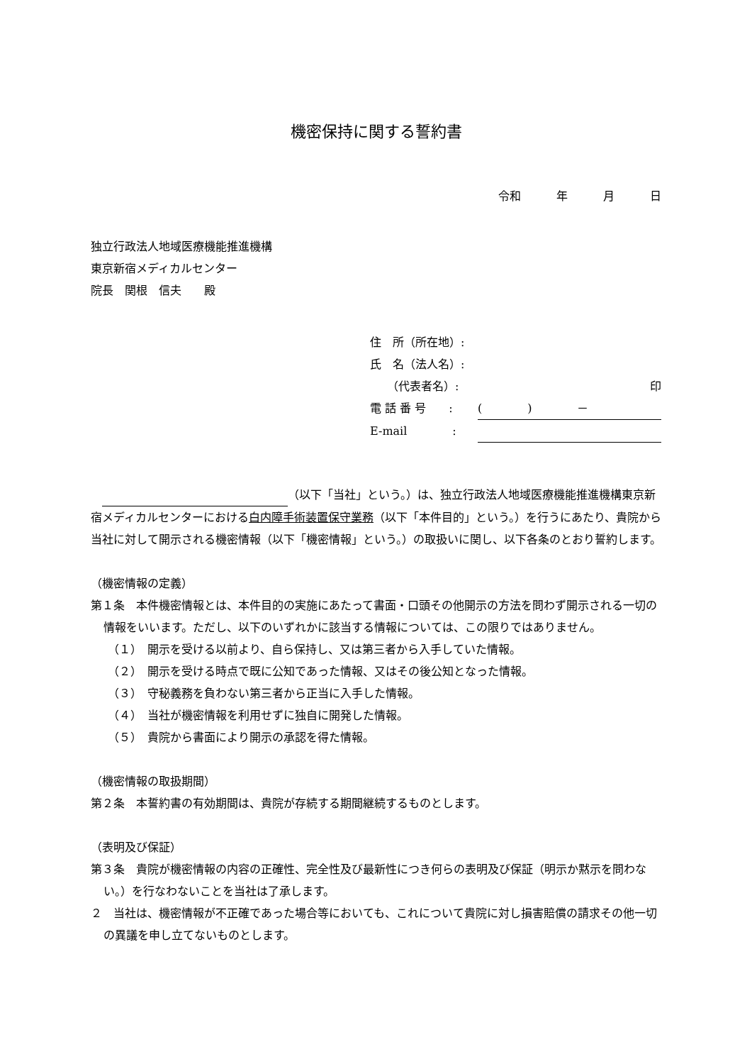機密保持に関する誓約書
令和 年 月 日
独立行政法人地域医療機能推進機構
東京新宿メディカルセンター
院長　関根　信夫　　殿
住　所（所在地）:
氏　名（法人名）:
　　（代表者名）: 印
電 話 番 号　　: (　　　　)　　　　－
E-mail　　　　:
　 （以下「当社」という。）は、独立行政法人地域医療機能推進機構東京新宿メディカルセンターにおける白内障手術装置保守業務（以下「本件目的」という。）を行うにあたり、貴院から当社に対して開示される機密情報（以下「機密情報」という。）の取扱いに関し、以下各条のとおり誓約します。
（機密情報の定義）
第１条　本件機密情報とは、本件目的の実施にあたって書面・口頭その他開示の方法を問わず開示される一切の情報をいいます。ただし、以下のいずれかに該当する情報については、この限りではありません。
（１）　開示を受ける以前より、自ら保持し、又は第三者から入手していた情報。
（２）　開示を受ける時点で既に公知であった情報、又はその後公知となった情報。
（３）　守秘義務を負わない第三者から正当に入手した情報。
（４）　当社が機密情報を利用せずに独自に開発した情報。
（５）　貴院から書面により開示の承認を得た情報。
（機密情報の取扱期間）
第２条　本誓約書の有効期間は、貴院が存続する期間継続するものとします。
（表明及び保証）
第３条　貴院が機密情報の内容の正確性、完全性及び最新性につき何らの表明及び保証（明示か黙示を問わない。）を行なわないことを当社は了承します。
２　当社は、機密情報が不正確であった場合等においても、これについて貴院に対し損害賠償の請求その他一切の異議を申し立てないものとします。